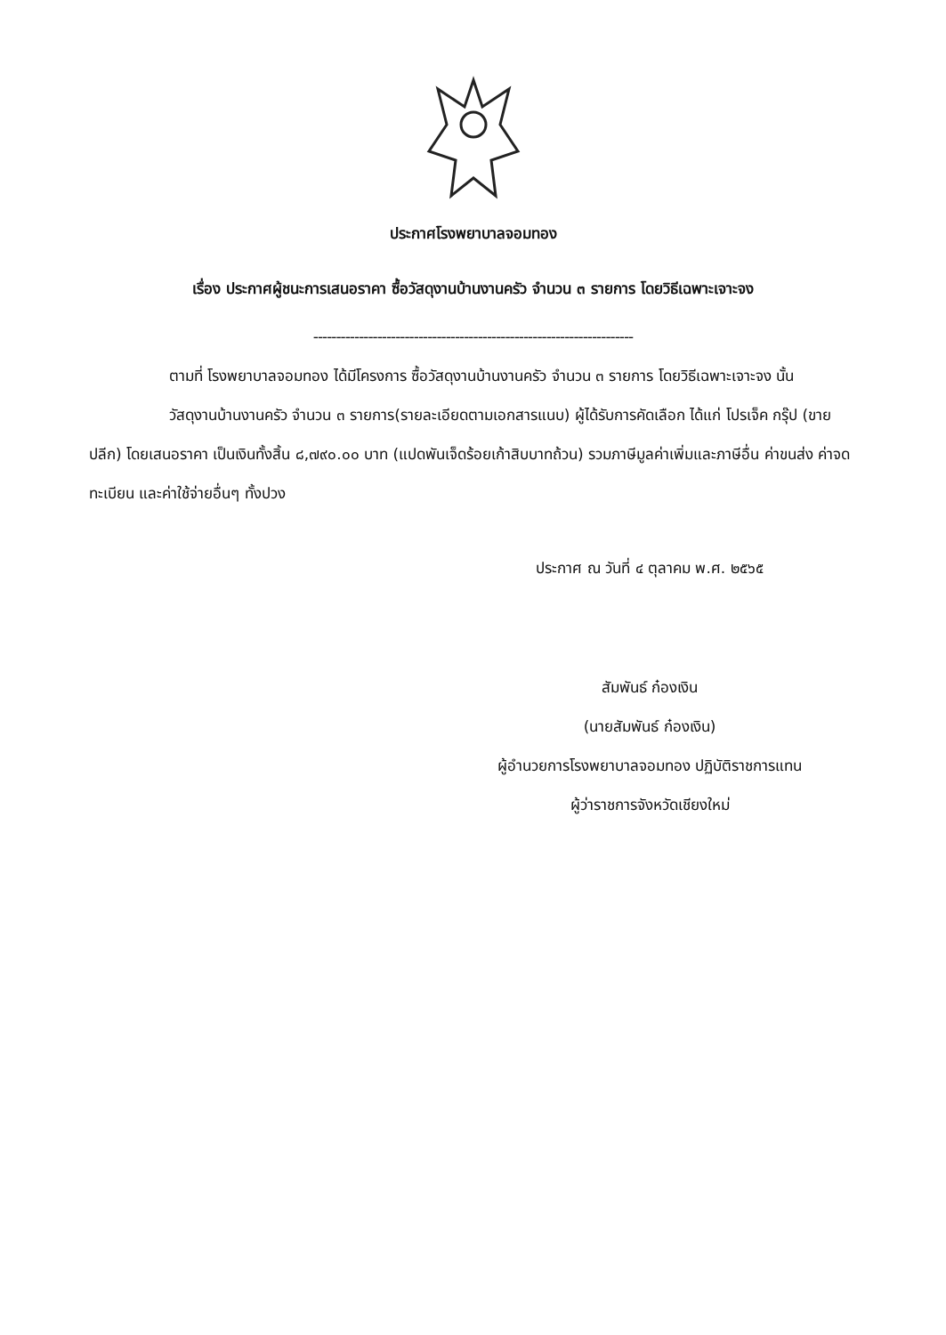ประกาศโรงพยาบาลจอมทอง
เรื่อง ประกาศผู้ชนะการเสนอราคา ซื้อวัสดุงานบ้านงานครัว จำนวน ๓ รายการ โดยวิธีเฉพาะเจาะจง
----------------------------------------------------------------------
ตามที่ โรงพยาบาลจอมทอง ได้มีโครงการ ซื้อวัสดุงานบ้านงานครัว จำนวน ๓ รายการ โดยวิธีเฉพาะเจาะจง นั้น
วัสดุงานบ้านงานครัว จำนวน ๓ รายการ(รายละเอียดตามเอกสารแนบ) ผู้ได้รับการคัดเลือก ได้แก่ โปรเจ็ค กรุ๊ป (ขายปลีก) โดยเสนอราคา เป็นเงินทั้งสิ้น ๘,๗๙๐.๐๐ บาท (แปดพันเจ็ดร้อยเก้าสิบบาทถ้วน) รวมภาษีมูลค่าเพิ่มและภาษีอื่น ค่าขนส่ง ค่าจดทะเบียน และค่าใช้จ่ายอื่นๆ ทั้งปวง
ประกาศ ณ วันที่ ๔ ตุลาคม พ.ศ. ๒๕๖๕
สัมพันธ์ ก๋องเงิน
(นายสัมพันธ์ ก๋องเงิน)
ผู้อำนวยการโรงพยาบาลจอมทอง ปฏิบัติราชการแทน
ผู้ว่าราชการจังหวัดเชียงใหม่